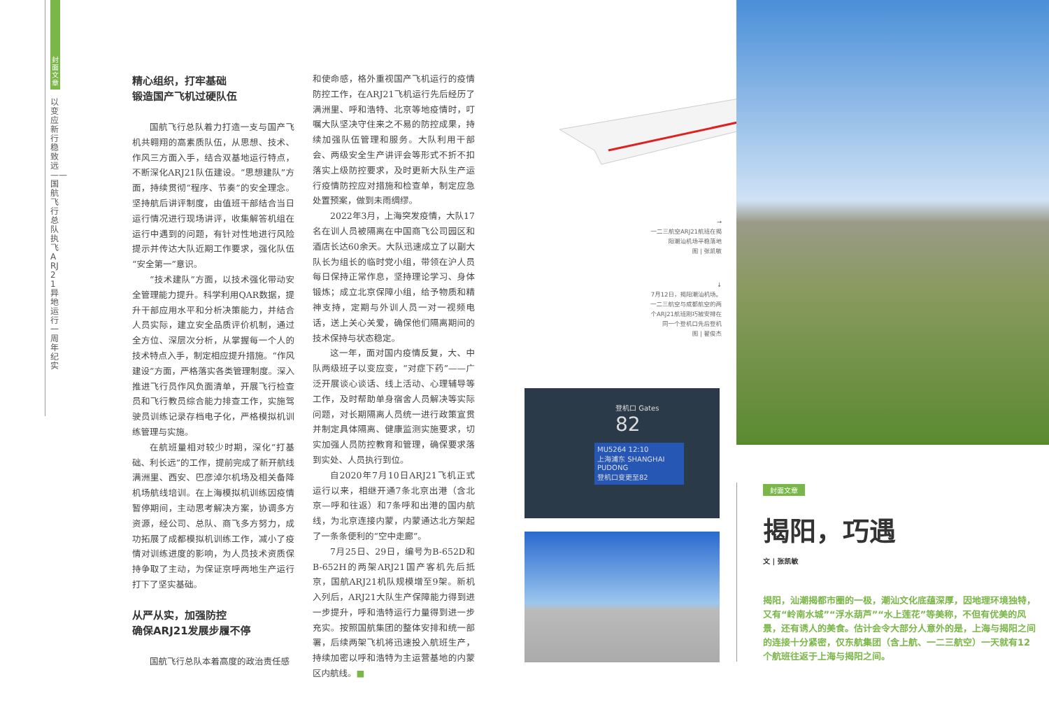封面文章
以变应新行稳致远——国航飞行总队执飞ARJ21异地运行一周年纪实
精心组织，打牢基础
锻造国产飞机过硬队伍
国航飞行总队着力打造一支与国产飞机共翱翔的高素质队伍，从思想、技术、作风三方面入手，结合双基地运行特点，不断深化ARJ21队伍建设。“思想建队”方面，持续贯彻“程序、节奏”的安全理念。坚持航后讲评制度，由值班干部结合当日运行情况进行现场讲评，收集解答机组在运行中遇到的问题，有针对性地进行风险提示并传达大队近期工作要求，强化队伍“安全第一”意识。
“技术建队”方面，以技术强化带动安全管理能力提升。科学利用QAR数据，提升干部应用水平和分析决策能力，并结合人员实际，建立安全品质评价机制，通过全方位、深层次分析，从掌握每一个人的技术特点入手，制定相应提升措施。“作风建设”方面，严格落实各类管理制度。深入推进飞行员作风负面清单，开展飞行检查员和飞行教员综合能力排查工作，实施驾驶员训练记录存档电子化，严格模拟机训练管理与实施。
在航班量相对较少时期，深化“打基础、利长远”的工作，提前完成了新开航线满洲里、西安、巴彦淖尔机场及相关备降机场航线培训。在上海模拟机训练因疫情暂停期间，主动思考解决方案，协调多方资源，经公司、总队、商飞多方努力，成功拓展了成都模拟机训练工作，减小了疫情对训练进度的影响，为人员技术资质保持争取了主动，为保证京呼两地生产运行打下了坚实基础。
从严从实，加强防控
确保ARJ21发展步履不停
国航飞行总队本着高度的政治责任感
和使命感，格外重视国产飞机运行的疫情防控工作，在ARJ21飞机运行先后经历了满洲里、呼和浩特、北京等地疫情时，叮嘱大队坚决守住来之不易的防控成果，持续加强队伍管理和服务。大队利用干部会、两级安全生产讲评会等形式不折不扣落实上级防控要求，及时更新大队生产运行疫情防控应对措施和检查单，制定应急处置预案，做到未雨绸缪。
2022年3月，上海突发疫情，大队17名在训人员被隔离在中国商飞公司园区和酒店长达60余天。大队迅速成立了以副大队长为组长的临时党小组，带领在沪人员每日保持正常作息，坚持理论学习、身体锻炼；成立北京保障小组，给予物质和精神支持，定期与外训人员一对一视频电话，送上关心关爱，确保他们隔离期间的技术保持与状态稳定。
这一年，面对国内疫情反复，大、中队两级班子以变应变，“对症下药”——广泛开展谈心谈话、线上活动、心理辅导等工作，及时帮助单身宿舍人员解决等实际问题，对长期隔离人员统一进行政策宣贯并制定具体隔离、健康监测实施要求，切实加强人员防控教育和管理，确保要求落到实处、人员执行到位。
自2020年7月10日ARJ21飞机正式运行以来，相继开通7条北京出港（含北京—呼和往返）和7条呼和出港的国内航线，为北京连接内蒙，内蒙通达北方架起了一条条便利的“空中走廊”。
7月25日、29日，编号为B-652D和B-652H的两架ARJ21国产客机先后抵京，国航ARJ21机队规模增至9架。新机入列后，ARJ21大队生产保障能力得到进一步提升，呼和浩特运行力量得到进一步充实。按照国航集团的整体安排和统一部署，后续两架飞机将迅速投入航班生产，持续加密以呼和浩特为主运营基地的内蒙区内航线。■
→
一二三航空ARJ21航班在揭阳潮汕机场平稳落地
图 | 张凯敏
↓
7月12日，揭阳潮汕机场。一二三航空与成都航空的两个ARJ21航班刚巧被安排在同一个登机口先后登机
图 | 翟俊杰
登机口 Gates
82
MU5264 12:10
上海浦东 SHANGHAI PUDONG
登机口变更至82
封面文章
揭阳，巧遇
文 | 张凯敏
揭阳，汕潮揭都市圈的一极，潮汕文化底蕴深厚，因地理环境独特，又有“岭南水城”“浮水葫芦”“水上莲花”等美称，不但有优美的风景，还有诱人的美食。估计会令大部分人意外的是，上海与揭阳之间的连接十分紧密，仅东航集团（含上航、一二三航空）一天就有12个航班往返于上海与揭阳之间。